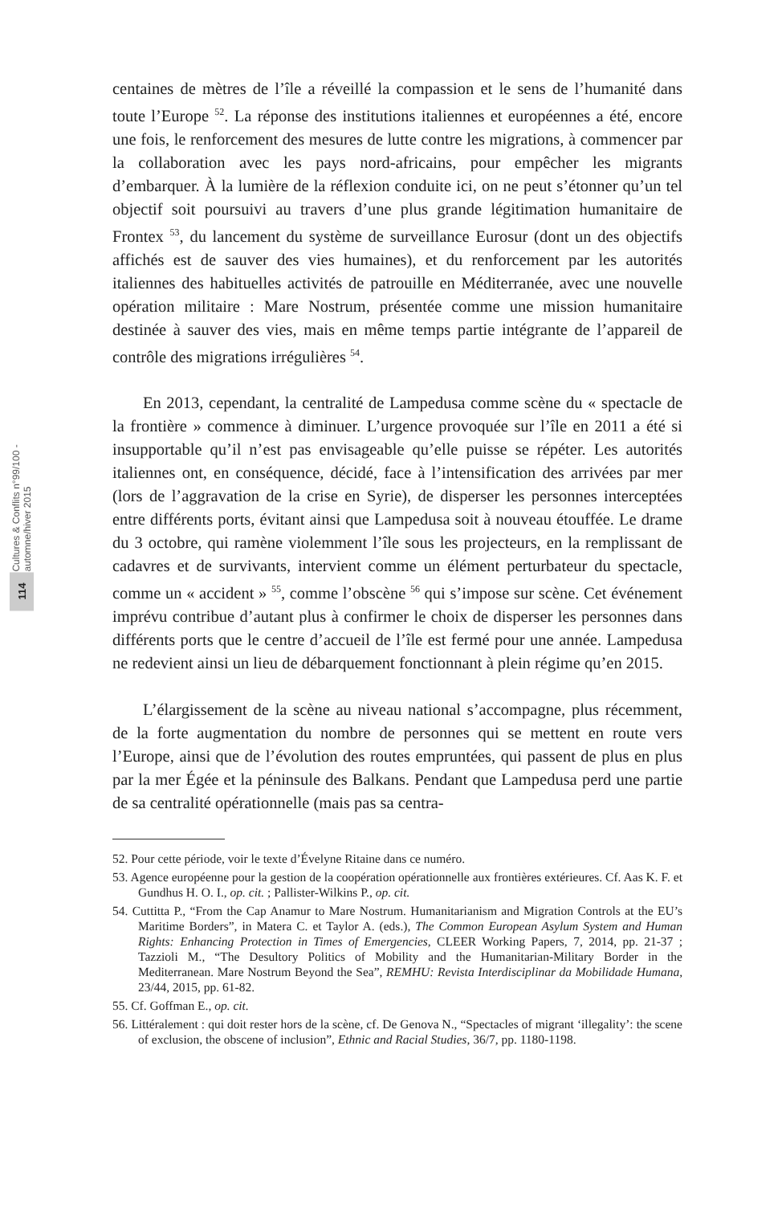Cultures & Conflits n°99/100 - automne/hiver 2015
114
centaines de mètres de l’île a réveillé la compassion et le sens de l’humanité dans toute l’Europe <sup>52</sup>. La réponse des institutions italiennes et européennes a été, encore une fois, le renforcement des mesures de lutte contre les migrations, à commencer par la collaboration avec les pays nord-africains, pour empêcher les migrants d’embarquer. À la lumière de la réflexion conduite ici, on ne peut s’étonner qu’un tel objectif soit poursuivi au travers d’une plus grande légitimation humanitaire de Frontex <sup>53</sup>, du lancement du système de surveillance Eurosur (dont un des objectifs affichés est de sauver des vies humaines), et du renforcement par les autorités italiennes des habituelles activités de patrouille en Méditerranée, avec une nouvelle opération militaire : Mare Nostrum, présentée comme une mission humanitaire destinée à sauver des vies, mais en même temps partie intégrante de l’appareil de contrôle des migrations irrégulières <sup>54</sup>.
En 2013, cependant, la centralité de Lampedusa comme scène du « spectacle de la frontière » commence à diminuer. L’urgence provoquée sur l’île en 2011 a été si insupportable qu’il n’est pas envisageable qu’elle puisse se répéter. Les autorités italiennes ont, en conséquence, décidé, face à l’intensification des arrivées par mer (lors de l’aggravation de la crise en Syrie), de disperser les personnes interceptées entre différents ports, évitant ainsi que Lampedusa soit à nouveau étouffée. Le drame du 3 octobre, qui ramène violemment l’île sous les projecteurs, en la remplissant de cadavres et de survivants, intervient comme un élément perturbateur du spectacle, comme un « accident » <sup>55</sup>, comme l’obscène <sup>56</sup> qui s’impose sur scène. Cet événement imprévu contribue d’autant plus à confirmer le choix de disperser les personnes dans différents ports que le centre d’accueil de l’île est fermé pour une année. Lampedusa ne redevient ainsi un lieu de débarquement fonctionnant à plein régime qu’en 2015.
L’élargissement de la scène au niveau national s’accompagne, plus récemment, de la forte augmentation du nombre de personnes qui se mettent en route vers l’Europe, ainsi que de l’évolution des routes empruntées, qui passent de plus en plus par la mer Égée et la péninsule des Balkans. Pendant que Lampedusa perd une partie de sa centralité opérationnelle (mais pas sa centra-
52. Pour cette période, voir le texte d’Évelyne Ritaine dans ce numéro.
53. Agence européenne pour la gestion de la coopération opérationnelle aux frontières extérieures. Cf. Aas K. F. et Gundhus H. O. I., op. cit. ; Pallister-Wilkins P., op. cit.
54. Cuttitta P., “From the Cap Anamur to Mare Nostrum. Humanitarianism and Migration Controls at the EU’s Maritime Borders”, in Matera C. et Taylor A. (eds.), The Common European Asylum System and Human Rights: Enhancing Protection in Times of Emergencies, CLEER Working Papers, 7, 2014, pp. 21-37 ; Tazzioli M., “The Desultory Politics of Mobility and the Humanitarian-Military Border in the Mediterranean. Mare Nostrum Beyond the Sea”, REMHU: Revista Interdisciplinar da Mobilidade Humana, 23/44, 2015, pp. 61-82.
55. Cf. Goffman E., op. cit.
56. Littéralement : qui doit rester hors de la scène, cf. De Genova N., “Spectacles of migrant ‘illegality’: the scene of exclusion, the obscene of inclusion”, Ethnic and Racial Studies, 36/7, pp. 1180-1198.